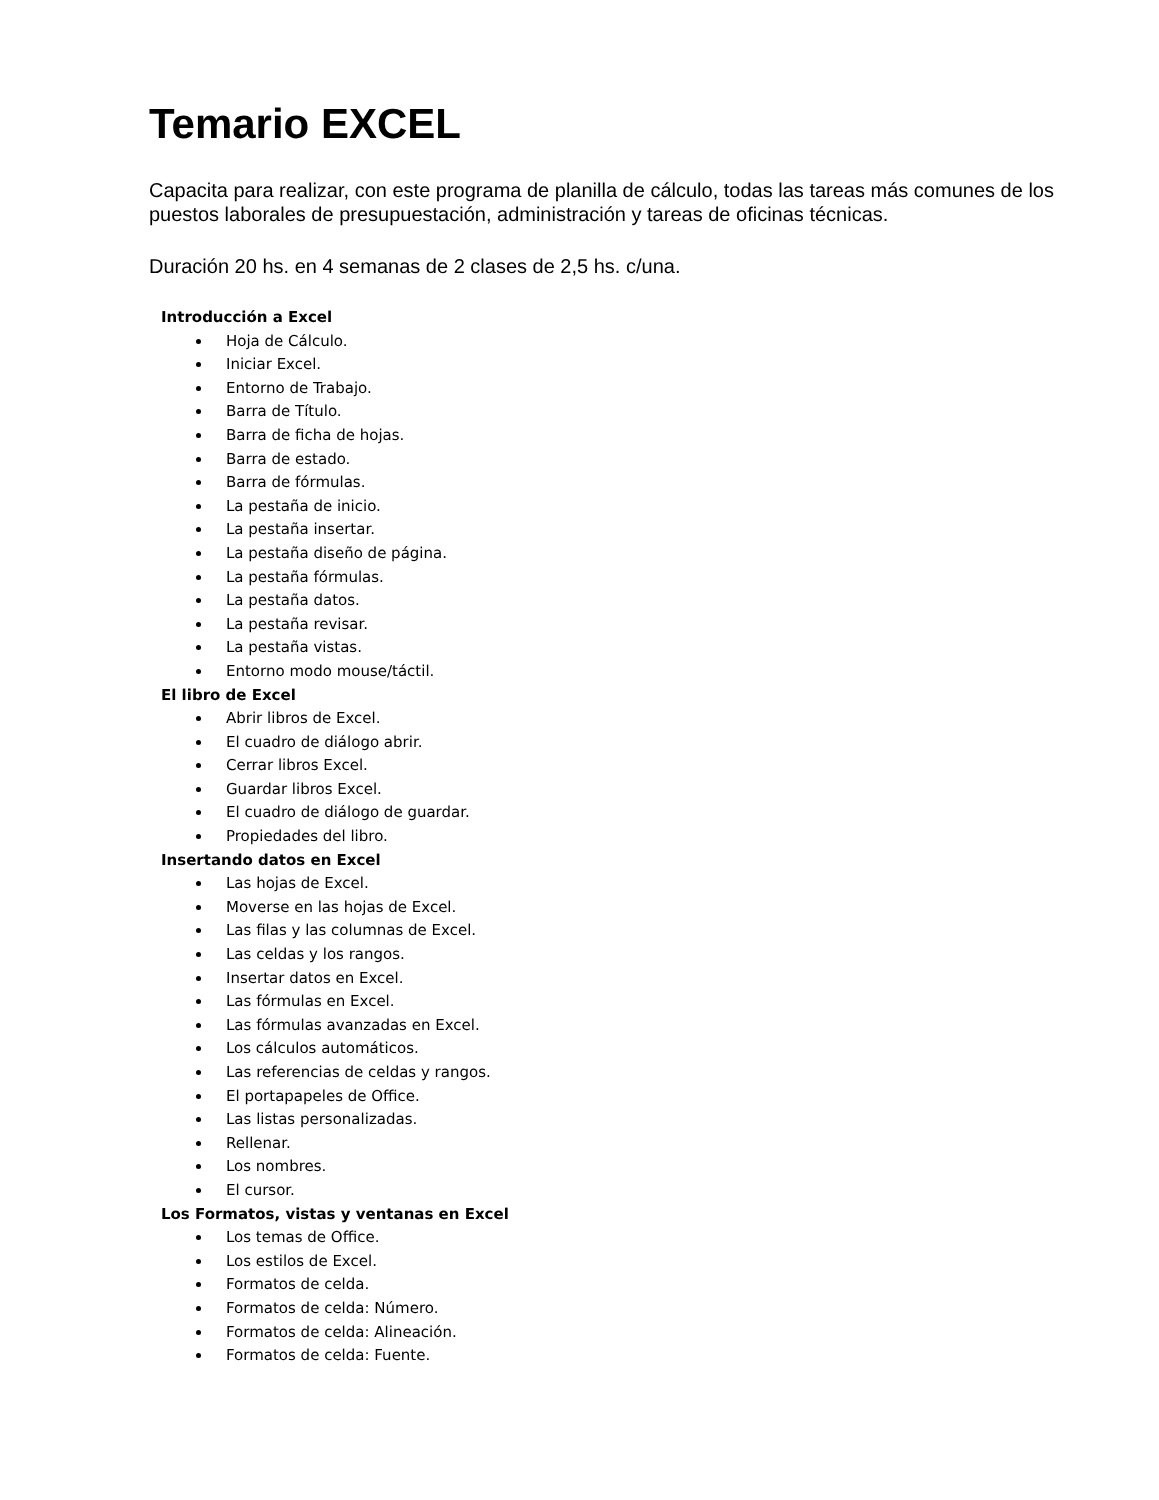Temario EXCEL
Capacita para realizar, con este programa de planilla de cálculo, todas las tareas más comunes de los puestos laborales de presupuestación, administración y tareas de oficinas técnicas.
Duración 20 hs. en 4 semanas de 2 clases de 2,5 hs. c/una.
Introducción a Excel
Hoja de Cálculo.
Iniciar Excel.
Entorno de Trabajo.
Barra de Título.
Barra de ficha de hojas.
Barra de estado.
Barra de fórmulas.
La pestaña de inicio.
La pestaña insertar.
La pestaña diseño de página.
La pestaña fórmulas.
La pestaña datos.
La pestaña revisar.
La pestaña vistas.
Entorno modo mouse/táctil.
El libro de Excel
Abrir libros de Excel.
El cuadro de diálogo abrir.
Cerrar libros Excel.
Guardar libros Excel.
El cuadro de diálogo de guardar.
Propiedades del libro.
Insertando datos en Excel
Las hojas de Excel.
Moverse en las hojas de Excel.
Las filas y las columnas de Excel.
Las celdas y los rangos.
Insertar datos en Excel.
Las fórmulas en Excel.
Las fórmulas avanzadas en Excel.
Los cálculos automáticos.
Las referencias de celdas y rangos.
El portapapeles de Office.
Las listas personalizadas.
Rellenar.
Los nombres.
El cursor.
Los Formatos, vistas y ventanas en Excel
Los temas de Office.
Los estilos de Excel.
Formatos de celda.
Formatos de celda: Número.
Formatos de celda: Alineación.
Formatos de celda: Fuente.